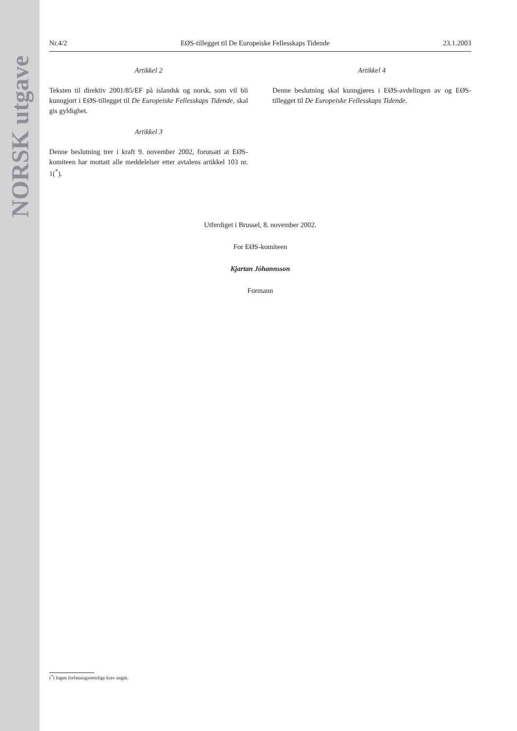NORSK utgave
Nr.4/2 EØS-tillegget til De Europeiske Fellesskaps Tidende 23.1.2003
Artikkel 2
Teksten til direktiv 2001/85/EF på islandsk og norsk, som vil bli kunngjort i EØS-tillegget til De Europeiske Fellesskaps Tidende, skal gis gyldighet.
Artikkel 3
Denne beslutning trer i kraft 9. november 2002, forutsatt at EØS-komiteen har mottatt alle meddelelser etter avtalens artikkel 103 nr. 1(<sup>*</sup>).
Artikkel 4
Denne beslutning skal kunngjøres i EØS-avdelingen av og EØS-tillegget til De Europeiske Fellesskaps Tidende.
Utferdiget i Brussel, 8. november 2002.
For EØS-komiteen
Kjartan Jóhannsson
Formann
(<sup>*</sup>) Ingen forfatningsrettslige krav angitt.